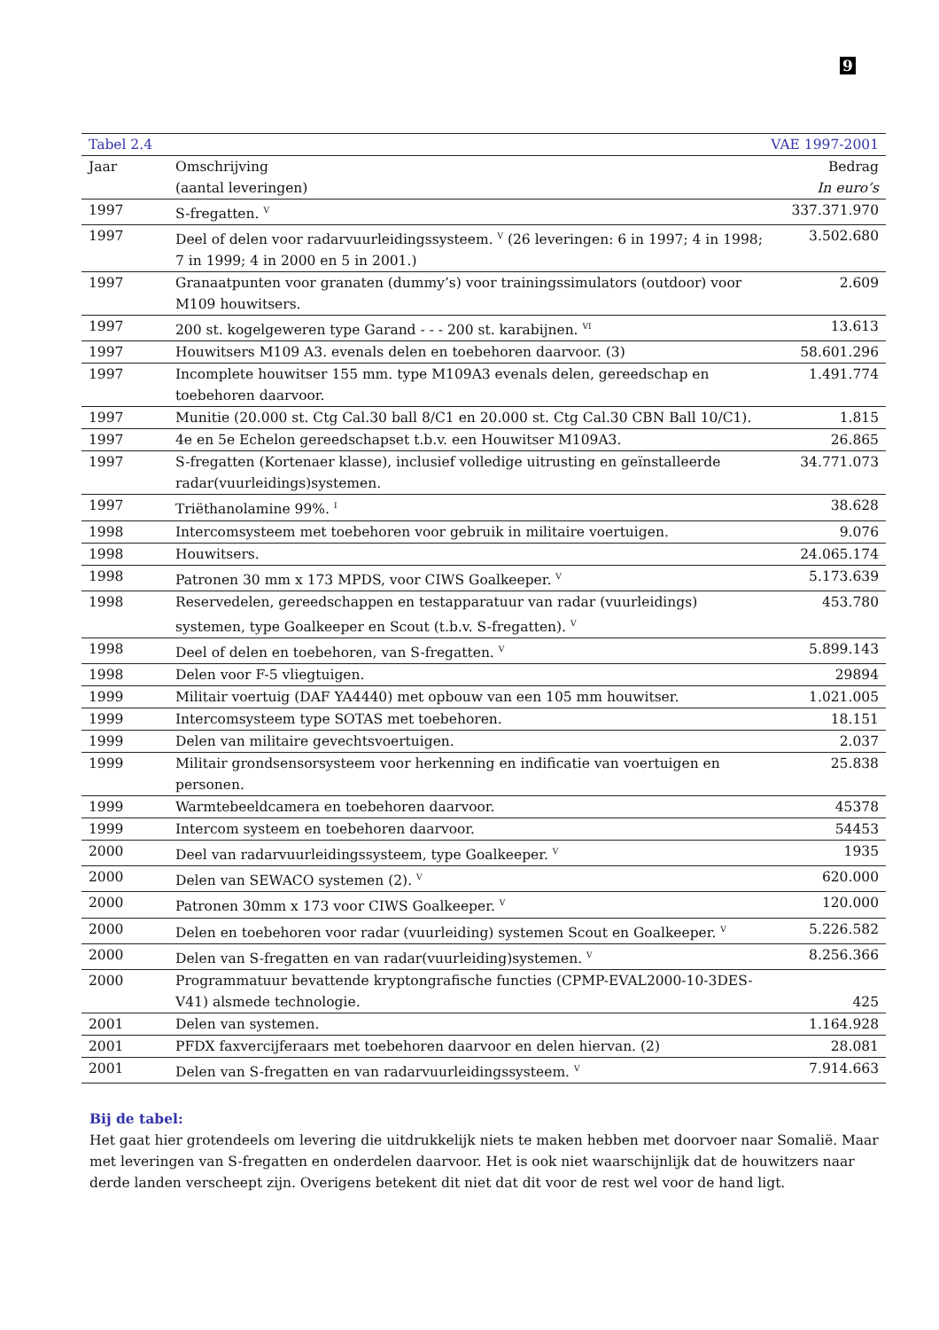9
| Tabel 2.4 | VAE 1997-2001 | |
| --- | --- | --- |
| Jaar | Omschrijving (aantal leveringen) | Bedrag In euro’s |
| 1997 | S-fregatten. <sup>V</sup> | 337.371.970 |
| 1997 | Deel of delen voor radarvuurleidingssysteem. <sup>V</sup> (26 leveringen: 6 in 1997; 4 in 1998; 7 in 1999; 4 in 2000 en 5 in 2001.) | 3.502.680 |
| 1997 | Granaatpunten voor granaten (dummy’s) voor trainingssimulators (outdoor) voor M109 houwitsers. | 2.609 |
| 1997 | 200 st. kogelgeweren type Garand - - - 200 st. karabijnen. <sup>VI</sup> | 13.613 |
| 1997 | Houwitsers M109 A3. evenals delen en toebehoren daarvoor. (3) | 58.601.296 |
| 1997 | Incomplete houwitser 155 mm. type M109A3 evenals delen, gereedschap en toebehoren daarvoor. | 1.491.774 |
| 1997 | Munitie (20.000 st. Ctg Cal.30 ball 8/C1 en 20.000 st. Ctg Cal.30 CBN Ball 10/C1). | 1.815 |
| 1997 | 4e en 5e Echelon gereedschapset t.b.v. een Houwitser M109A3. | 26.865 |
| 1997 | S-fregatten (Kortenaer klasse), inclusief volledige uitrusting en geïnstalleerde radar(vuurleidings)systemen. | 34.771.073 |
| 1997 | Triëthanolamine 99%. <sup>I</sup> | 38.628 |
| 1998 | Intercomsysteem met toebehoren voor gebruik in militaire voertuigen. | 9.076 |
| 1998 | Houwitsers. | 24.065.174 |
| 1998 | Patronen 30 mm x 173 MPDS, voor CIWS Goalkeeper. <sup>V</sup> | 5.173.639 |
| 1998 | Reservedelen, gereedschappen en testapparatuur van radar (vuurleidings) systemen, type Goalkeeper en Scout (t.b.v. S-fregatten). <sup>V</sup> | 453.780 |
| 1998 | Deel of delen en toebehoren, van S-fregatten. <sup>V</sup> | 5.899.143 |
| 1998 | Delen voor F-5 vliegtuigen. | 29894 |
| 1999 | Militair voertuig (DAF YA4440) met opbouw van een 105 mm houwitser. | 1.021.005 |
| 1999 | Intercomsysteem type SOTAS met toebehoren. | 18.151 |
| 1999 | Delen van militaire gevechtsvoertuigen. | 2.037 |
| 1999 | Militair grondsensorsysteem voor herkenning en indificatie van voertuigen en personen. | 25.838 |
| 1999 | Warmtebeeldcamera en toebehoren daarvoor. | 45378 |
| 1999 | Intercom systeem en toebehoren daarvoor. | 54453 |
| 2000 | Deel van radarvuurleidingssysteem, type Goalkeeper. <sup>V</sup> | 1935 |
| 2000 | Delen van SEWACO systemen (2). <sup>V</sup> | 620.000 |
| 2000 | Patronen 30mm x 173 voor CIWS Goalkeeper. <sup>V</sup> | 120.000 |
| 2000 | Delen en toebehoren voor radar (vuurleiding) systemen Scout en Goalkeeper. <sup>V</sup> | 5.226.582 |
| 2000 | Delen van S-fregatten en van radar(vuurleiding)systemen. <sup>V</sup> | 8.256.366 |
| 2000 | Programmatuur bevattende kryptongrafische functies (CPMP-EVAL2000-10-3DES-V41) alsmede technologie. | 425 |
| 2001 | Delen van systemen. | 1.164.928 |
| 2001 | PFDX faxvercijferaars met toebehoren daarvoor en delen hiervan. (2) | 28.081 |
| 2001 | Delen van S-fregatten en van radarvuurleidingssysteem. <sup>V</sup> | 7.914.663 |
Bij de tabel:
Het gaat hier grotendeels om levering die uitdrukkelijk niets te maken hebben met doorvoer naar Somalië. Maar met leveringen van S-fregatten en onderdelen daarvoor. Het is ook niet waarschijnlijk dat de houwitzers naar derde landen verscheept zijn. Overigens betekent dit niet dat dit voor de rest wel voor de hand ligt.